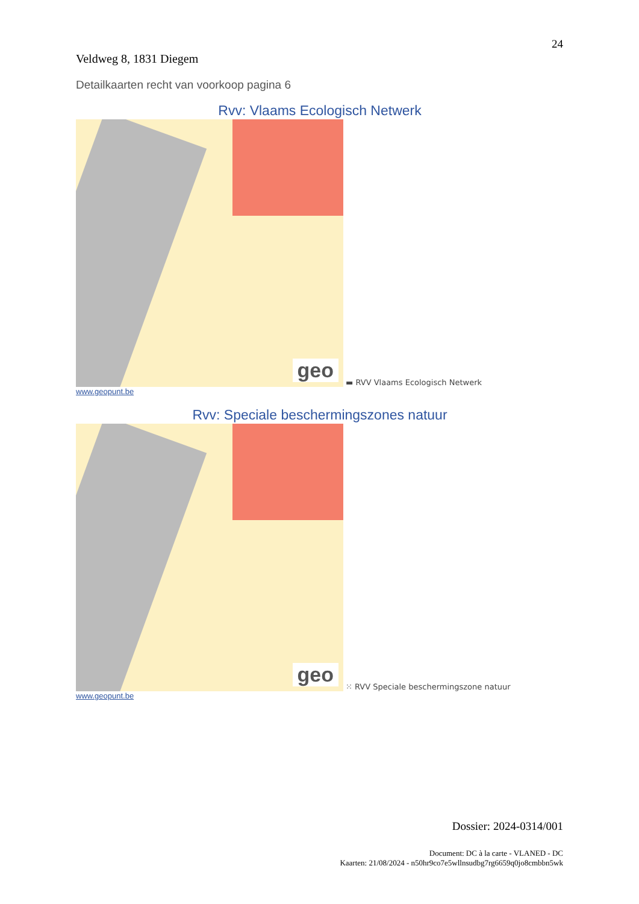24
Veldweg 8, 1831 Diegem
Detailkaarten recht van voorkoop pagina 6
Rvv: Vlaams Ecologisch Netwerk
geo
▬ RVV Vlaams Ecologisch Netwerk
www.geopunt.be
Rvv: Speciale beschermingszones natuur
geo
⁙ RVV Speciale beschermingszone natuur
www.geopunt.be
Dossier: 2024-0314/001
Document: DC à la carte - VLANED - DC
Kaarten: 21/08/2024 - n50hr9co7e5wllnsudbg7rg6659q0jo8cmbbn5wk